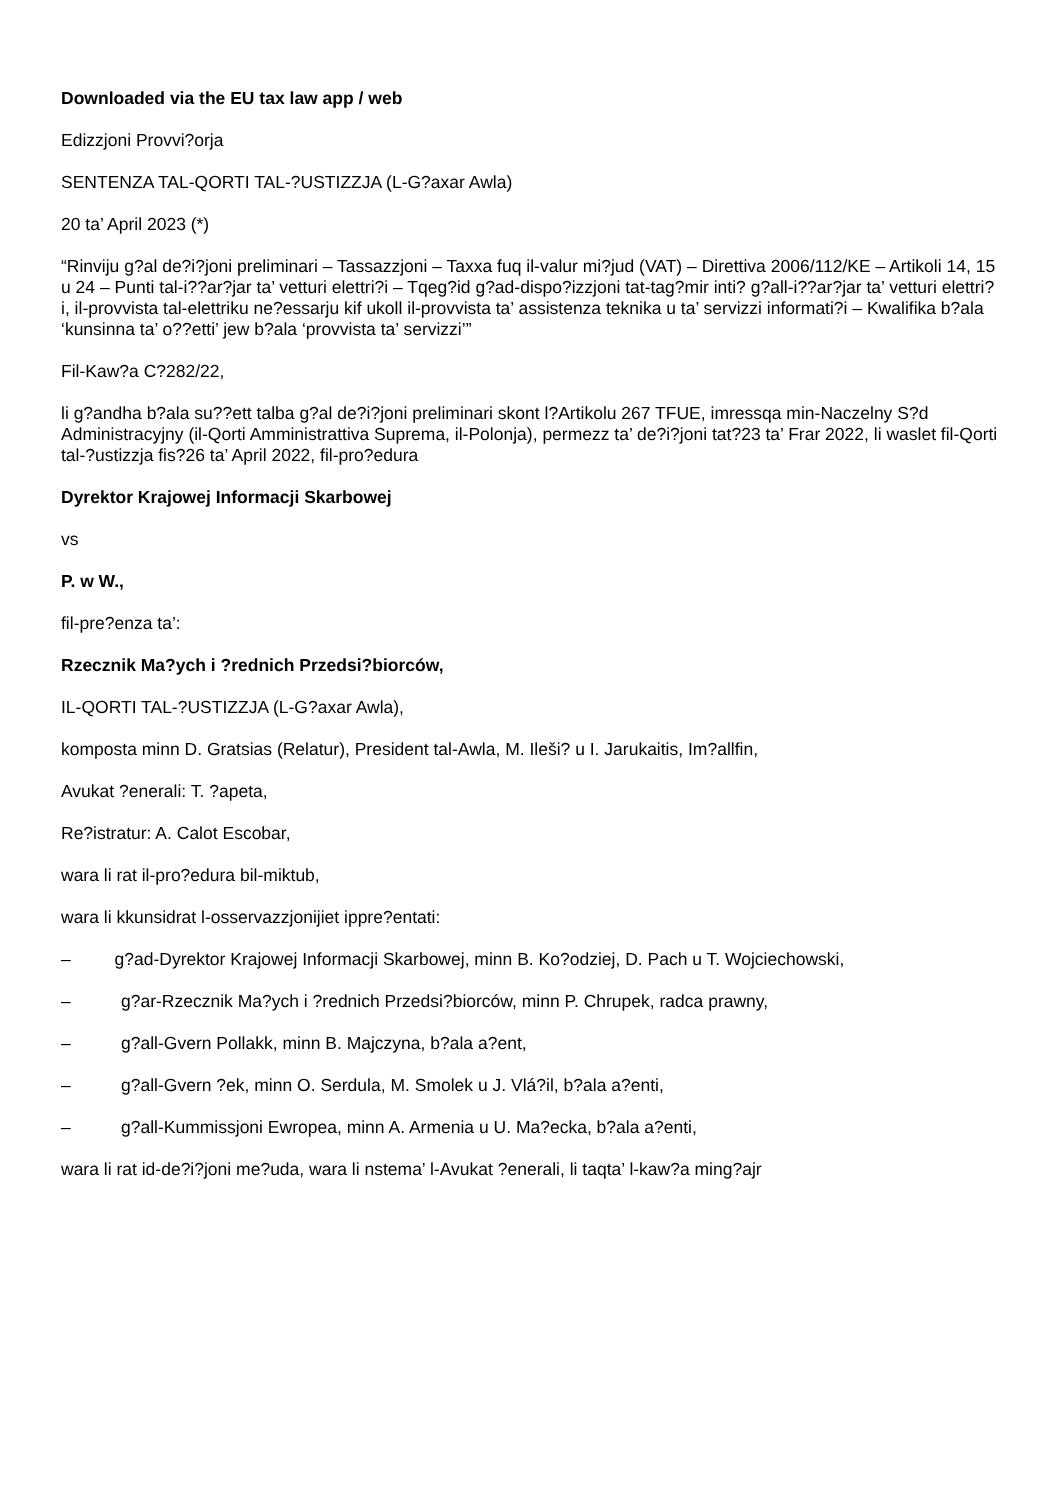Downloaded via the EU tax law app / web
Edizzjoni Provvi?orja
SENTENZA TAL-QORTI TAL-?USTIZZJA (L-G?axar Awla)
20 ta’ April 2023 (*)
“Rinviju g?al de?i?joni preliminari – Tassazzjoni – Taxxa fuq il-valur mi?jud (VAT) – Direttiva 2006/112/KE – Artikoli 14, 15 u 24 – Punti tal-i??ar?jar ta’ vetturi elettri?i – Tqeg?id g?ad-dispo?izzjoni tat-tag?mir inti? g?all-i??ar?jar ta’ vetturi elettri?i, il-provvista tal-elettriku ne?essarju kif ukoll il-provvista ta’ assistenza teknika u ta’ servizzi informati?i – Kwalifika b?ala ‘kunsinna ta’ o??etti’ jew b?ala ‘provvista ta’ servizzi’”
Fil-Kaw?a C?282/22,
li g?andha b?ala su??ett talba g?al de?i?joni preliminari skont l?Artikolu 267 TFUE, imressqa min-Naczelny S?d Administracyjny (il-Qorti Amministrattiva Suprema, il-Polonja), permezz ta’ de?i?joni tat?23 ta’ Frar 2022, li waslet fil-Qorti tal-?ustizzja fis?26 ta’ April 2022, fil-pro?edura
Dyrektor Krajowej Informacji Skarbowej
vs
P. w W.,
fil-pre?enza ta’:
Rzecznik Ma?ych i ?rednich Przedsi?biorców,
IL-QORTI TAL-?USTIZZJA (L-G?axar Awla),
komposta minn D. Gratsias (Relatur), President tal-Awla, M. Ileši? u I. Jarukaitis, Im?allfin,
Avukat ?enerali: T. ?apeta,
Re?istratur: A. Calot Escobar,
wara li rat il-pro?edura bil-miktub,
wara li kkunsidrat l-osservazzjonijiet ippre?entati:
– g?ad-Dyrektor Krajowej Informacji Skarbowej, minn B. Ko?odziej, D. Pach u T. Wojciechowski,
– g?ar-Rzecznik Ma?ych i ?rednich Przedsi?biorców, minn P. Chrupek, radca prawny,
– g?all-Gvern Pollakk, minn B. Majczyna, b?ala a?ent,
– g?all-Gvern ?ek, minn O. Serdula, M. Smolek u J. Vlá?il, b?ala a?enti,
– g?all-Kummissjoni Ewropea, minn A. Armenia u U. Ma?ecka, b?ala a?enti,
wara li rat id-de?i?joni me?uda, wara li nstema’ l-Avukat ?enerali, li taqta’ l-kaw?a ming?ajr